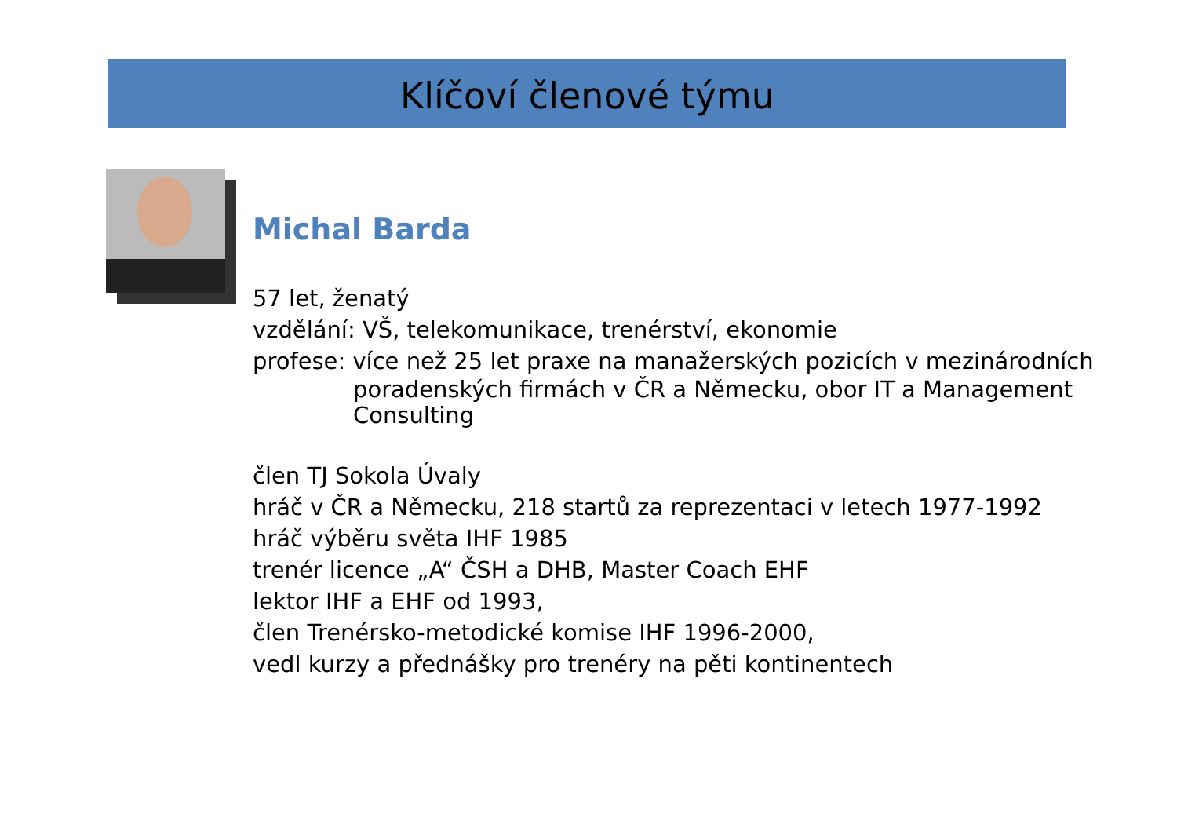Klíčoví členové týmu
Michal Barda
57 let, ženatý
vzdělání: VŠ, telekomunikace, trenérství, ekonomie
profese: více než 25 let praxe na manažerských pozicích v mezinárodních
poradenských firmách v ČR a Německu, obor IT a Management Consulting
člen TJ Sokola Úvaly
hráč v ČR a Německu, 218 startů za reprezentaci v letech 1977-1992
hráč výběru světa IHF 1985
trenér licence „A“ ČSH a DHB, Master Coach EHF
lektor IHF a EHF od 1993,
člen Trenérsko-metodické komise IHF 1996-2000,
vedl kurzy a přednášky pro trenéry na pěti kontinentech